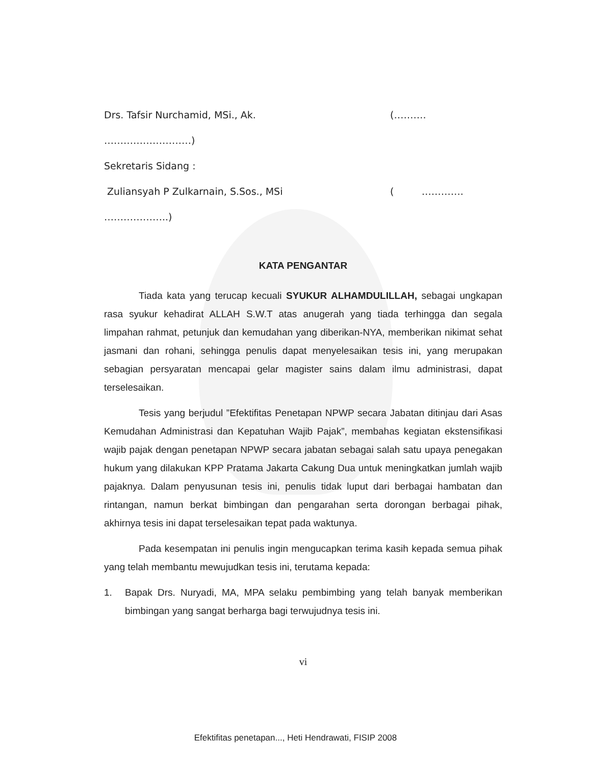Drs. Tafsir Nurchamid, MSi., Ak. (……….
………………………)
Sekretaris Sidang :
Zuliansyah P Zulkarnain, S.Sos., MSi ( ………….
………………..)
KATA PENGANTAR
Tiada kata yang terucap kecuali SYUKUR ALHAMDULILLAH, sebagai ungkapan rasa syukur kehadirat ALLAH S.W.T atas anugerah yang tiada terhingga dan segala limpahan rahmat, petunjuk dan kemudahan yang diberikan-NYA, memberikan nikimat sehat jasmani dan rohani, sehingga penulis dapat menyelesaikan tesis ini, yang merupakan sebagian persyaratan mencapai gelar magister sains dalam ilmu administrasi, dapat terselesaikan.
Tesis yang berjudul ”Efektifitas Penetapan NPWP secara Jabatan ditinjau dari Asas Kemudahan Administrasi dan Kepatuhan Wajib Pajak”, membahas kegiatan ekstensifikasi wajib pajak dengan penetapan NPWP secara jabatan sebagai salah satu upaya penegakan hukum yang dilakukan KPP Pratama Jakarta Cakung Dua untuk meningkatkan jumlah wajib pajaknya. Dalam penyusunan tesis ini, penulis tidak luput dari berbagai hambatan dan rintangan, namun berkat bimbingan dan pengarahan serta dorongan berbagai pihak, akhirnya tesis ini dapat terselesaikan tepat pada waktunya.
Pada kesempatan ini penulis ingin mengucapkan terima kasih kepada semua pihak yang telah membantu mewujudkan tesis ini, terutama kepada:
1. Bapak Drs. Nuryadi, MA, MPA selaku pembimbing yang telah banyak memberikan bimbingan yang sangat berharga bagi terwujudnya tesis ini.
vi
Efektifitas penetapan..., Heti Hendrawati, FISIP 2008